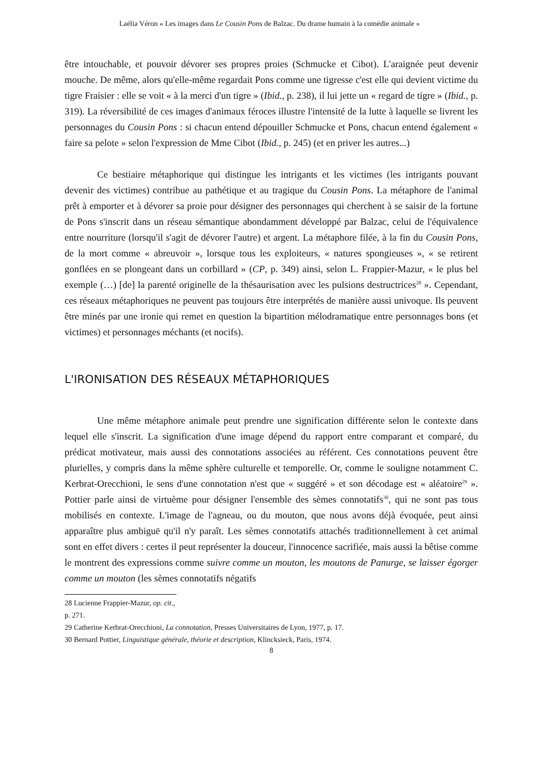Laélia Véron « Les images dans Le Cousin Pons de Balzac. Du drame humain à la comédie animale »
être intouchable, et pouvoir dévorer ses propres proies (Schmucke et Cibot). L'araignée peut devenir mouche. De même, alors qu'elle-même regardait Pons comme une tigresse c'est elle qui devient victime du tigre Fraisier : elle se voit « à la merci d'un tigre » (Ibid., p. 238), il lui jette un « regard de tigre » (Ibid., p. 319). La réversibilité de ces images d'animaux féroces illustre l'intensité de la lutte à laquelle se livrent les personnages du Cousin Pons : si chacun entend dépouiller Schmucke et Pons, chacun entend également « faire sa pelote » selon l'expression de Mme Cibot (Ibid., p. 245) (et en priver les autres...)
Ce bestiaire métaphorique qui distingue les intrigants et les victimes (les intrigants pouvant devenir des victimes) contribue au pathétique et au tragique du Cousin Pons. La métaphore de l'animal prêt à emporter et à dévorer sa proie pour désigner des personnages qui cherchent à se saisir de la fortune de Pons s'inscrit dans un réseau sémantique abondamment développé par Balzac, celui de l'équivalence entre nourriture (lorsqu'il s'agit de dévorer l'autre) et argent. La métaphore filée, à la fin du Cousin Pons, de la mort comme « abreuvoir », lorsque tous les exploiteurs, « natures spongieuses », « se retirent gonflées en se plongeant dans un corbillard » (CP, p. 349) ainsi, selon L. Frappier-Mazur, « le plus bel exemple (…) [de] la parenté originelle de la thésaurisation avec les pulsions destructrices<sup>28</sup> ». Cependant, ces réseaux métaphoriques ne peuvent pas toujours être interprétés de manière aussi univoque. Ils peuvent être minés par une ironie qui remet en question la bipartition mélodramatique entre personnages bons (et victimes) et personnages méchants (et nocifs).
L'IRONISATION DES RÉSEAUX MÉTAPHORIQUES
Une même métaphore animale peut prendre une signification différente selon le contexte dans lequel elle s'inscrit. La signification d'une image dépend du rapport entre comparant et comparé, du prédicat motivateur, mais aussi des connotations associées au référent. Ces connotations peuvent être plurielles, y compris dans la même sphère culturelle et temporelle. Or, comme le souligne notamment C. Kerbrat-Orecchioni, le sens d'une connotation n'est que « suggéré » et son décodage est « aléatoire<sup>29</sup> ». Pottier parle ainsi de virtuème pour désigner l'ensemble des sèmes connotatifs<sup>30</sup>, qui ne sont pas tous mobilisés en contexte. L'image de l'agneau, ou du mouton, que nous avons déjà évoquée, peut ainsi apparaître plus ambiguë qu'il n'y paraît. Les sèmes connotatifs attachés traditionnellement à cet animal sont en effet divers : certes il peut représenter la douceur, l'innocence sacrifiée, mais aussi la bêtise comme le montrent des expressions comme suivre comme un mouton, les moutons de Panurge, se laisser égorger comme un mouton (les sèmes connotatifs négatifs
28 Lucienne Frappier-Mazur, op. cit., p. 271.
29 Catherine Kerbrat-Orecchioni, La connotation, Presses Universitaires de Lyon, 1977, p. 17.
30 Bernard Pottier, Linguistique générale, théorie et description, Klincksieck, Paris, 1974.
8